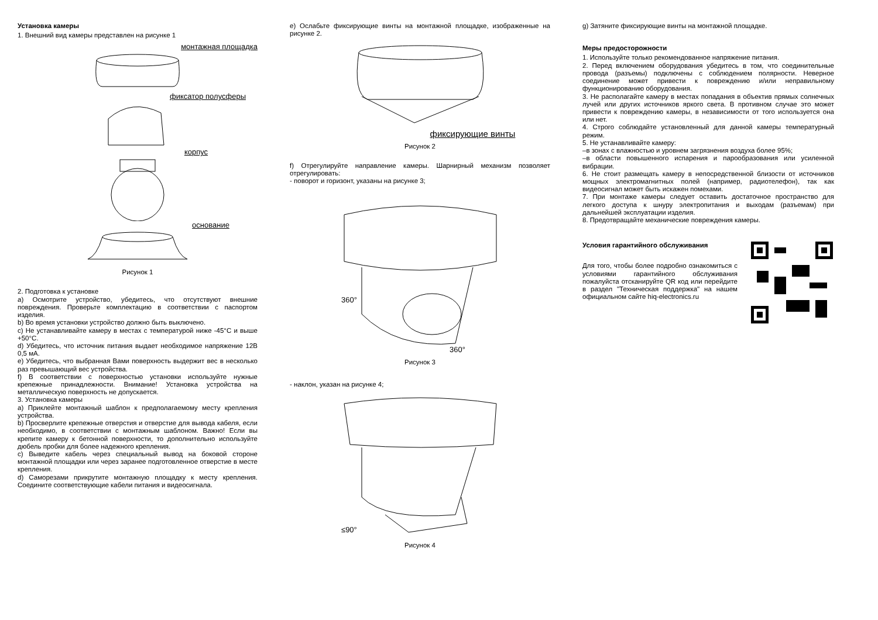Установка камеры
1. Внешний вид камеры представлен на рисунке 1
монтажная площадка
фиксатор полусферы
корпус
основание
Рисунок 1
2. Подготовка к установке
a) Осмотрите устройство, убедитесь, что отсутствуют внешние повреждения. Проверьте комплектацию в соответствии с паспортом изделия.
b) Во время установки устройство должно быть выключено.
c) Не устанавливайте камеру в местах с температурой ниже -45°C и выше +50°C.
d) Убедитесь, что источник питания выдает необходимое напряжение 12В 0,5 мА.
e) Убедитесь, что выбранная Вами поверхность выдержит вес в несколько раз превышающий вес устройства.
f) В соответствии с поверхностью установки используйте нужные крепежные принадлежности. Внимание! Установка устройства на металлическую поверхность не допускается.
3. Установка камеры
a) Приклейте монтажный шаблон к предполагаемому месту крепления устройства.
b) Просверлите крепежные отверстия и отверстие для вывода кабеля, если необходимо, в соответствии с монтажным шаблоном. Важно! Если вы крепите камеру к бетонной поверхности, то дополнительно используйте дюбель пробки для более надежного крепления.
c) Выведите кабель через специальный вывод на боковой стороне монтажной площадки или через заранее подготовленное отверстие в месте крепления.
d) Саморезами прикрутите монтажную площадку к месту крепления. Соедините соответствующие кабели питания и видеосигнала.
e) Ослабьте фиксирующие винты на монтажной площадке, изображенные на рисунке 2.
фиксирующие винты
Рисунок 2
f) Отрегулируйте направление камеры. Шарнирный механизм позволяет отрегулировать:
- поворот и горизонт, указаны на рисунке 3;
360°
360°
Рисунок 3
- наклон, указан на рисунке 4;
≤90°
Рисунок 4
g) Затяните фиксирующие винты на монтажной площадке.
Меры предосторожности
1. Используйте только рекомендованное напряжение питания.
2. Перед включением оборудования убедитесь в том, что соединительные провода (разъемы) подключены с соблюдением полярности. Неверное соединение может привести к повреждению и/или неправильному функционированию оборудования.
3. Не располагайте камеру в местах попадания в объектив прямых солнечных лучей или других источников яркого света. В противном случае это может привести к повреждению камеры, в независимости от того используется она или нет.
4. Строго соблюдайте установленный для данной камеры температурный режим.
5. Не устанавливайте камеру:
–в зонах с влажностью и уровнем загрязнения воздуха более 95%;
–в области повышенного испарения и парообразования или усиленной вибрации.
6. Не стоит размещать камеру в непосредственной близости от источников мощных электромагнитных полей (например, радиотелефон), так как видеосигнал может быть искажен помехами.
7. При монтаже камеры следует оставить достаточное пространство для легкого доступа к шнуру электропитания и выходам (разъемам) при дальнейшей эксплуатации изделия.
8. Предотвращайте механические повреждения камеры.
Условия гарантийного обслуживания
Для того, чтобы более подробно ознакомиться с условиями гарантийного обслуживания пожалуйста отсканируйте QR код или перейдите в раздел "Техническая поддержка" на нашем официальном сайте hiq-electronics.ru